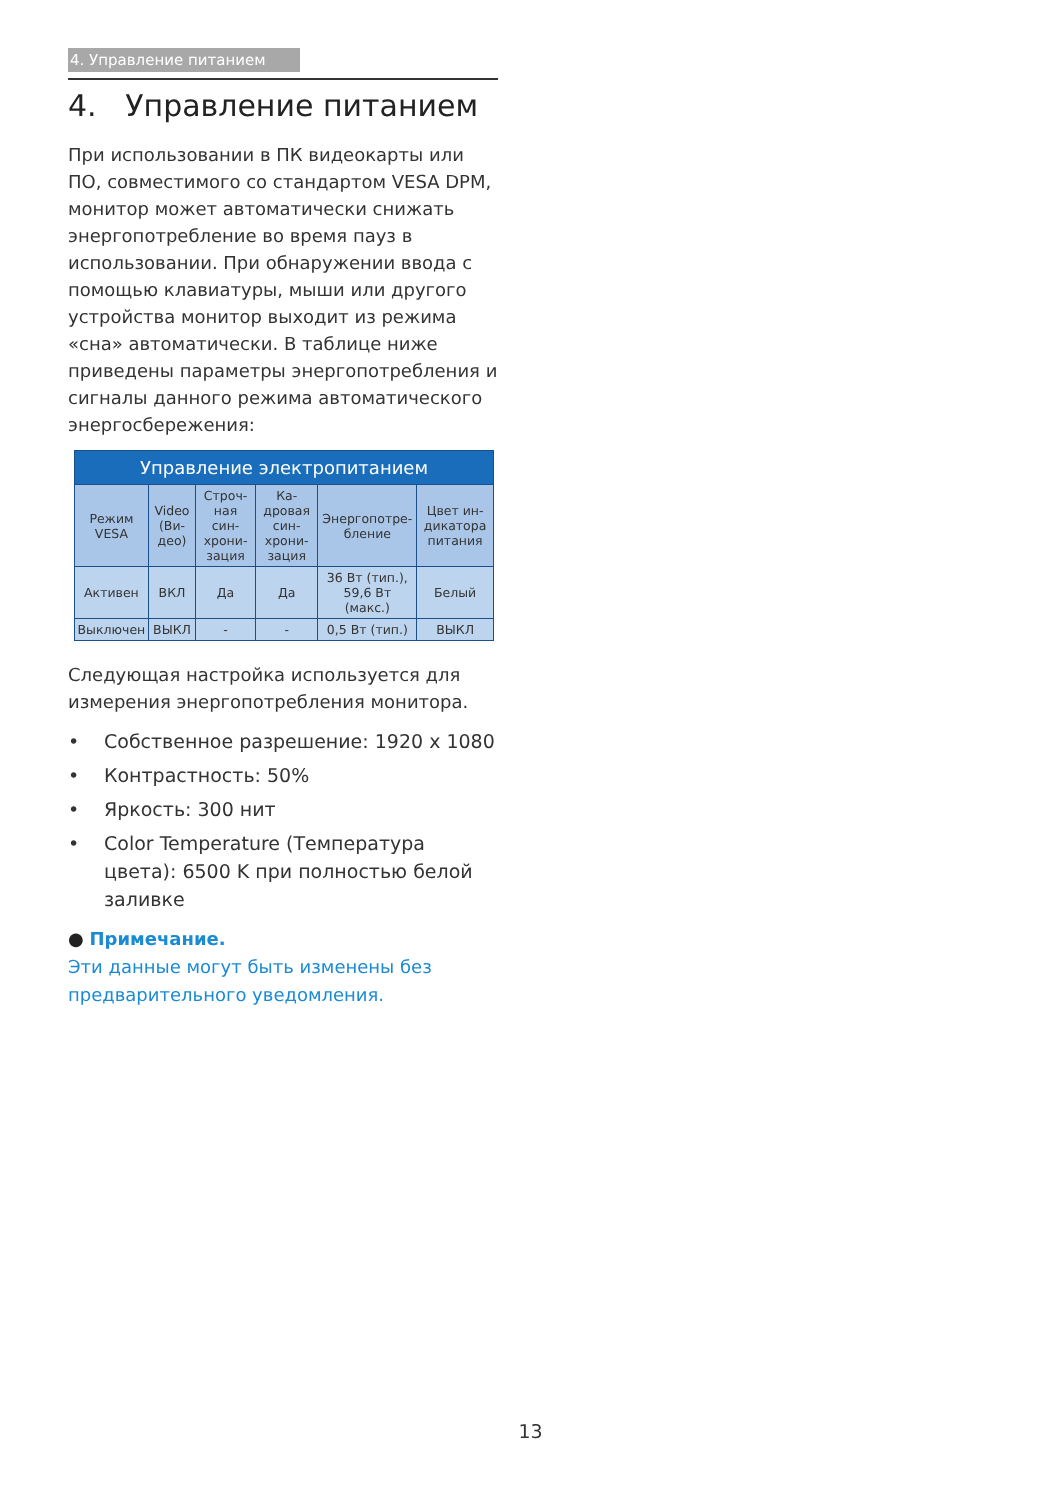4. Управление питанием
4. Управление питанием
При использовании в ПК видеокарты или ПО, совместимого со стандартом VESA DPM, монитор может автоматически снижать энергопотребление во время пауз в использовании. При обнаружении ввода с помощью клавиатуры, мыши или другого устройства монитор выходит из режима «сна» автоматически. В таблице ниже приведены параметры энергопотребления и сигналы данного режима автоматического энергосбережения:
| Управление электропитанием | | | | | |
| --- | --- | --- | --- | --- | --- |
| Режим VESA | Video (Ви-део) | Строч-ная син-хрони-зация | Ка-дровая син-хрони-зация | Энергопотре-бление | Цвет ин-дикатора питания |
| Активен | ВКЛ | Да | Да | 36 Вт (тип.), 59,6 Вт (макс.) | Белый |
| Выключен | ВЫКЛ | - | - | 0,5 Вт (тип.) | ВЫКЛ |
Следующая настройка используется для измерения энергопотребления монитора.
• Собственное разрешение: 1920 x 1080
• Контрастность: 50%
• Яркость: 300 нит
• Color Temperature (Температура цвета): 6500 K при полностью белой заливке
● Примечание.
Эти данные могут быть изменены без предварительного уведомления.
13